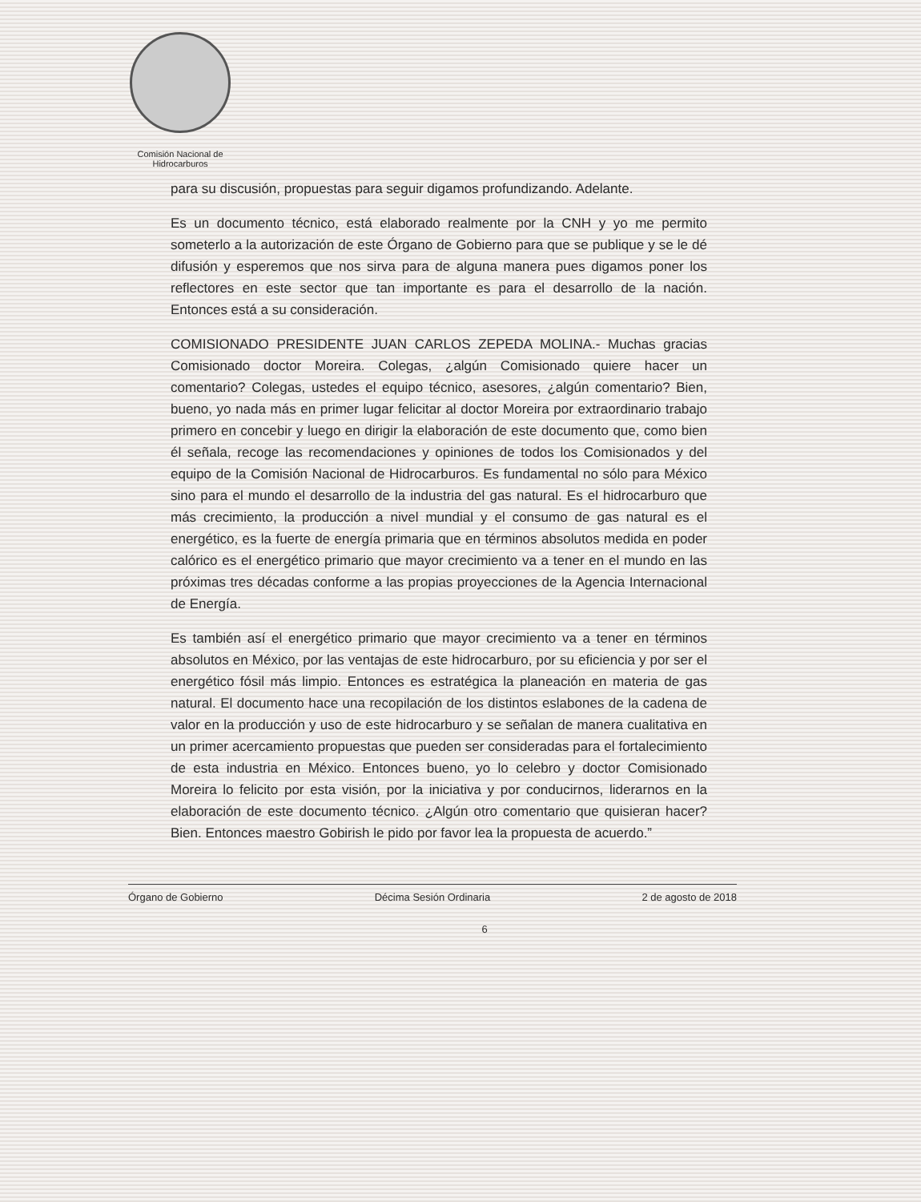Comisión Nacional de
Hidrocarburos
para su discusión, propuestas para seguir digamos profundizando. Adelante.
Es un documento técnico, está elaborado realmente por la CNH y yo me permito someterlo a la autorización de este Órgano de Gobierno para que se publique y se le dé difusión y esperemos que nos sirva para de alguna manera pues digamos poner los reflectores en este sector que tan importante es para el desarrollo de la nación. Entonces está a su consideración.
COMISIONADO PRESIDENTE JUAN CARLOS ZEPEDA MOLINA.- Muchas gracias Comisionado doctor Moreira. Colegas, ¿algún Comisionado quiere hacer un comentario? Colegas, ustedes el equipo técnico, asesores, ¿algún comentario? Bien, bueno, yo nada más en primer lugar felicitar al doctor Moreira por extraordinario trabajo primero en concebir y luego en dirigir la elaboración de este documento que, como bien él señala, recoge las recomendaciones y opiniones de todos los Comisionados y del equipo de la Comisión Nacional de Hidrocarburos. Es fundamental no sólo para México sino para el mundo el desarrollo de la industria del gas natural. Es el hidrocarburo que más crecimiento, la producción a nivel mundial y el consumo de gas natural es el energético, es la fuerte de energía primaria que en términos absolutos medida en poder calórico es el energético primario que mayor crecimiento va a tener en el mundo en las próximas tres décadas conforme a las propias proyecciones de la Agencia Internacional de Energía.
Es también así el energético primario que mayor crecimiento va a tener en términos absolutos en México, por las ventajas de este hidrocarburo, por su eficiencia y por ser el energético fósil más limpio. Entonces es estratégica la planeación en materia de gas natural. El documento hace una recopilación de los distintos eslabones de la cadena de valor en la producción y uso de este hidrocarburo y se señalan de manera cualitativa en un primer acercamiento propuestas que pueden ser consideradas para el fortalecimiento de esta industria en México. Entonces bueno, yo lo celebro y doctor Comisionado Moreira lo felicito por esta visión, por la iniciativa y por conducirnos, liderarnos en la elaboración de este documento técnico. ¿Algún otro comentario que quisieran hacer? Bien. Entonces maestro Gobirish le pido por favor lea la propuesta de acuerdo.”
Órgano de Gobierno Décima Sesión Ordinaria 2 de agosto de 2018
6